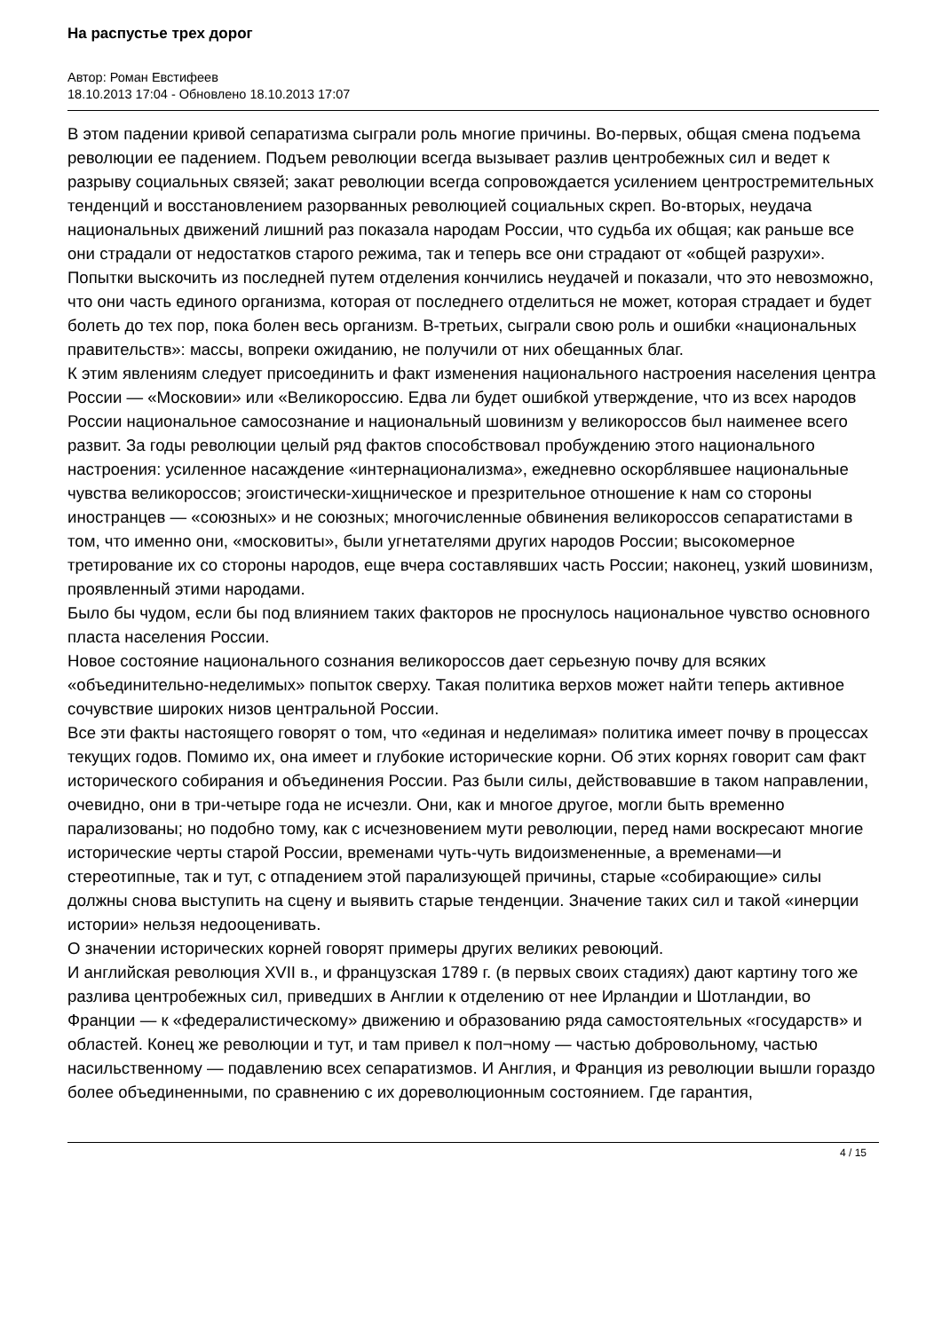На распустье трех дорог
Автор: Роман Евстифеев
18.10.2013 17:04 - Обновлено 18.10.2013 17:07
В этом падении кривой сепаратизма сыграли роль многие причины. Во-первых, общая смена подъема революции ее падением. Подъем революции всегда вызывает разлив центробежных сил и ведет к разрыву социальных связей; закат революции всегда сопровождается усилением центростремительных тенденций и восстановлением разорванных революцией социальных скреп. Во-вторых, неудача национальных движений лишний раз показала народам России, что судьба их общая; как раньше все они страдали от недостатков старого режима, так и теперь все они страдают от «общей разрухи». Попытки выскочить из последней путем отделения кончились неудачей и показали, что это невозможно, что они часть единого организма, которая от последнего отделиться не может, которая страдает и будет болеть до тех пор, пока болен весь организм. В-третьих, сыграли свою роль и ошибки «национальных правительств»: массы, вопреки ожиданию, не получили от них обещанных благ.
К этим явлениям следует присоединить и факт изменения национального настроения населения центра России — «Московии» или «Великороссию. Едва ли будет ошибкой утверждение, что из всех народов России национальное самосознание и национальный шовинизм у великороссов был наименее всего развит. За годы революции целый ряд фактов способствовал пробуждению этого национального настроения: усиленное насаждение «интернационализма», ежедневно оскорблявшее национальные чувства великороссов; эгоистически-хищническое и презрительное отношение к нам со стороны иностранцев — «союзных» и не союзных; многочисленные обвинения великороссов сепаратистами в том, что именно они, «московиты», были угнетателями других народов России; высокомерное третирование их со стороны народов, еще вчера составлявших часть России; наконец, узкий шовинизм, проявленный этими народами.
Было бы чудом, если бы под влиянием таких факторов не проснулось национальное чувство основного пласта населения России.
Новое состояние национального сознания великороссов дает серьезную почву для всяких «объединительно-неделимых» попыток сверху. Такая политика верхов может найти теперь активное сочувствие широких низов центральной России.
Все эти факты настоящего говорят о том, что «единая и неделимая» политика имеет почву в процессах текущих годов. Помимо их, она имеет и глубокие исторические корни. Об этих корнях говорит сам факт исторического собирания и объединения России. Раз были силы, действовавшие в таком направлении, очевидно, они в три-четыре года не исчезли. Они, как и многое другое, могли быть временно парализованы; но подобно тому, как с исчезновением мути революции, перед нами воскресают многие исторические черты старой России, временами чуть-чуть видоизмененные, а временами—и стереотипные, так и тут, с отпадением этой парализующей причины, старые «собирающие» силы должны снова выступить на сцену и выявить старые тенденции. Значение таких сил и такой «инерции истории» нельзя недооценивать.
О значении исторических корней говорят примеры других великих ревоюций.
И английская революция XVII в., и французская 1789 г. (в первых своих стадиях) дают картину того же разлива центробежных сил, приведших в Англии к отделению от нее Ирландии и Шотландии, во Франции — к «федералистическому» движению и образованию ряда самостоятельных «государств» и областей. Конец же революции и тут, и там привел к пол¬ному — частью добровольному, частью насильственному — подавлению всех сепаратизмов. И Англия, и Франция из революции вышли гораздо более объединенными, по сравнению с их дореволюционным состоянием. Где гарантия,
4 / 15